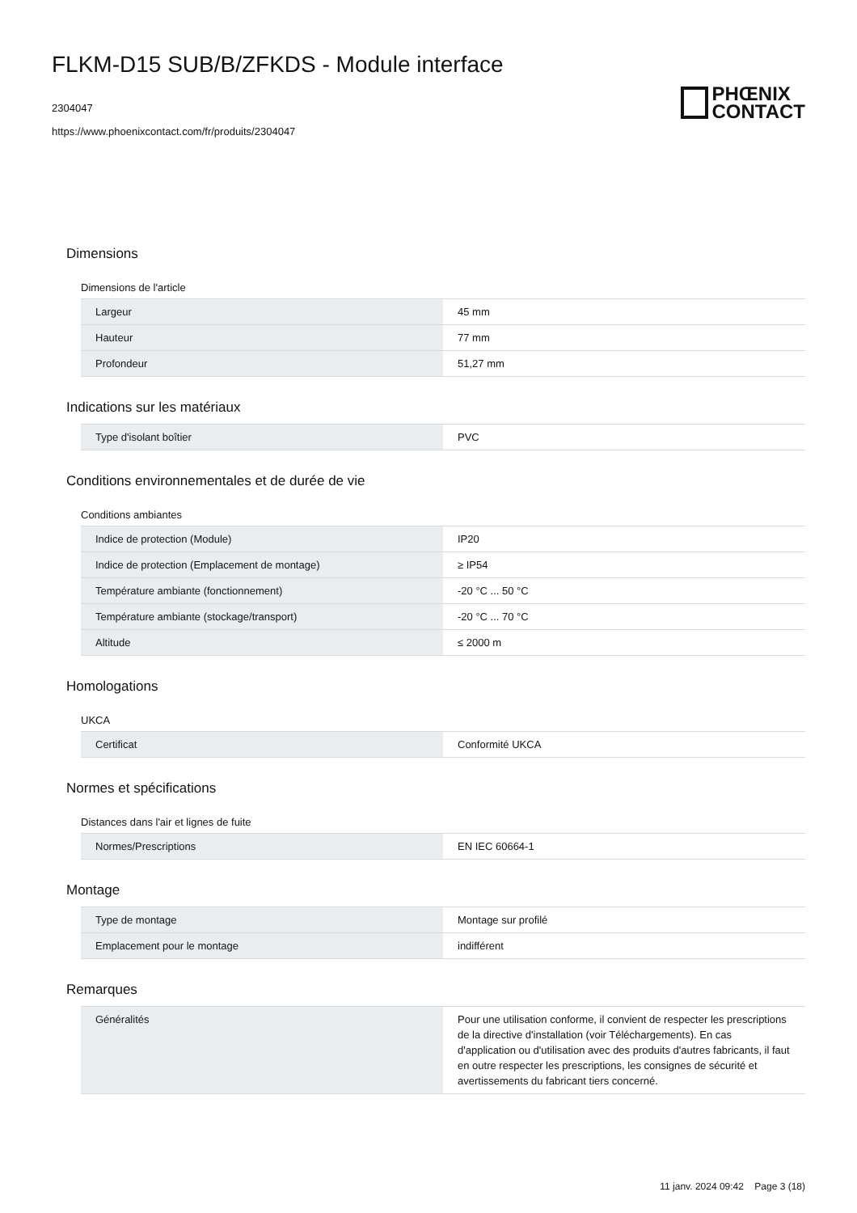FLKM-D15 SUB/B/ZFKDS - Module interface
2304047
https://www.phoenixcontact.com/fr/produits/2304047
PHŒNIX
CONTACT
Dimensions
Dimensions de l'article
| Largeur | 45 mm |
| Hauteur | 77 mm |
| Profondeur | 51,27 mm |
Indications sur les matériaux
| Type d'isolant boîtier | PVC |
Conditions environnementales et de durée de vie
Conditions ambiantes
| Indice de protection (Module) | IP20 |
| Indice de protection (Emplacement de montage) | ≥ IP54 |
| Température ambiante (fonctionnement) | -20 °C ... 50 °C |
| Température ambiante (stockage/transport) | -20 °C ... 70 °C |
| Altitude | ≤ 2000 m |
Homologations
UKCA
| Certificat | Conformité UKCA |
Normes et spécifications
Distances dans l'air et lignes de fuite
| Normes/Prescriptions | EN IEC 60664-1 |
Montage
| Type de montage | Montage sur profilé |
| Emplacement pour le montage | indifférent |
Remarques
| Généralités | Pour une utilisation conforme, il convient de respecter les prescriptions de la directive d'installation (voir Téléchargements). En cas d'application ou d'utilisation avec des produits d'autres fabricants, il faut en outre respecter les prescriptions, les consignes de sécurité et avertissements du fabricant tiers concerné. |
11 janv. 2024 09:42 Page 3 (18)